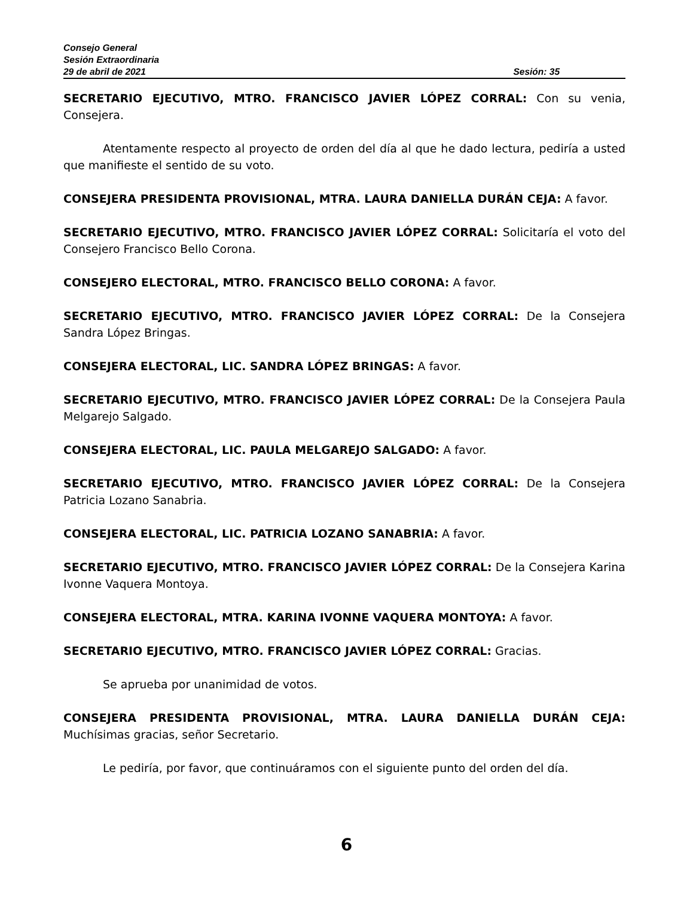Consejo General
Sesión Extraordinaria
29 de abril de 2021 Sesión: 35
SECRETARIO EJECUTIVO, MTRO. FRANCISCO JAVIER LÓPEZ CORRAL: Con su venia, Consejera.
Atentamente respecto al proyecto de orden del día al que he dado lectura, pediría a usted que manifieste el sentido de su voto.
CONSEJERA PRESIDENTA PROVISIONAL, MTRA. LAURA DANIELLA DURÁN CEJA: A favor.
SECRETARIO EJECUTIVO, MTRO. FRANCISCO JAVIER LÓPEZ CORRAL: Solicitaría el voto del Consejero Francisco Bello Corona.
CONSEJERO ELECTORAL, MTRO. FRANCISCO BELLO CORONA: A favor.
SECRETARIO EJECUTIVO, MTRO. FRANCISCO JAVIER LÓPEZ CORRAL: De la Consejera Sandra López Bringas.
CONSEJERA ELECTORAL, LIC. SANDRA LÓPEZ BRINGAS: A favor.
SECRETARIO EJECUTIVO, MTRO. FRANCISCO JAVIER LÓPEZ CORRAL: De la Consejera Paula Melgarejo Salgado.
CONSEJERA ELECTORAL, LIC. PAULA MELGAREJO SALGADO: A favor.
SECRETARIO EJECUTIVO, MTRO. FRANCISCO JAVIER LÓPEZ CORRAL: De la Consejera Patricia Lozano Sanabria.
CONSEJERA ELECTORAL, LIC. PATRICIA LOZANO SANABRIA: A favor.
SECRETARIO EJECUTIVO, MTRO. FRANCISCO JAVIER LÓPEZ CORRAL: De la Consejera Karina Ivonne Vaquera Montoya.
CONSEJERA ELECTORAL, MTRA. KARINA IVONNE VAQUERA MONTOYA: A favor.
SECRETARIO EJECUTIVO, MTRO. FRANCISCO JAVIER LÓPEZ CORRAL: Gracias.
Se aprueba por unanimidad de votos.
CONSEJERA PRESIDENTA PROVISIONAL, MTRA. LAURA DANIELLA DURÁN CEJA: Muchísimas gracias, señor Secretario.
Le pediría, por favor, que continuáramos con el siguiente punto del orden del día.
6